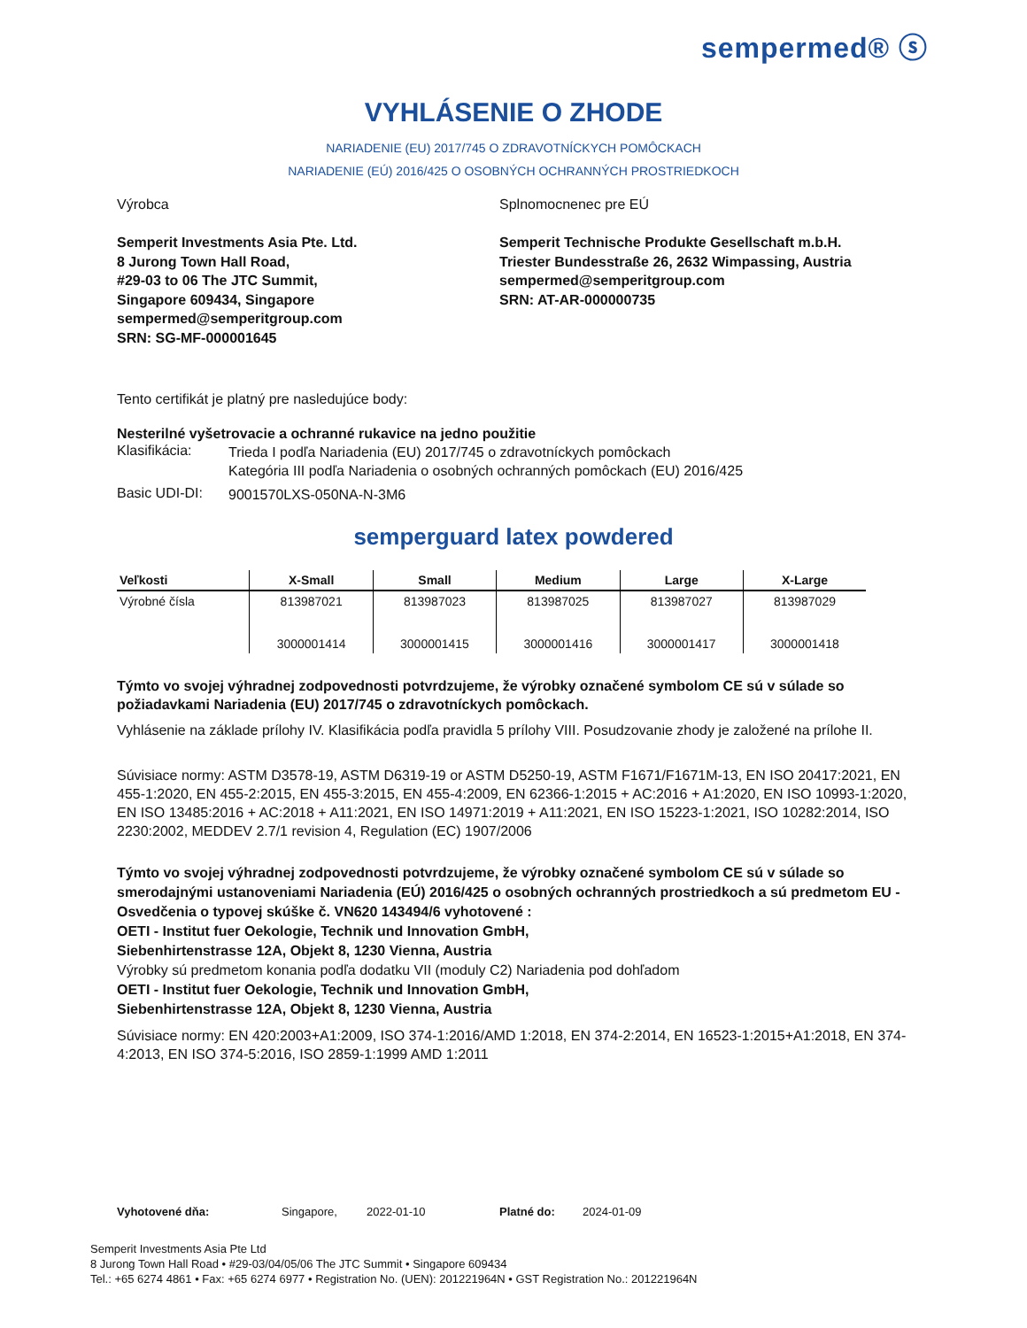sempermed® ⓢ
VYHLÁSENIE O ZHODE
NARIADENIE (EU) 2017/745 O ZDRAVOTNÍCKYCH POMÔCKACH
NARIADENIE (EÚ) 2016/425 O OSOBNÝCH OCHRANNÝCH PROSTRIEDKOCH
Výrobca
Semperit Investments Asia Pte. Ltd.
8 Jurong Town Hall Road,
#29-03 to 06 The JTC Summit,
Singapore 609434, Singapore
sempermed@semperitgroup.com
SRN: SG-MF-000001645
Splnomocnenec pre EÚ
Semperit Technische Produkte Gesellschaft m.b.H.
Triester Bundesstraße 26, 2632 Wimpassing, Austria
sempermed@semperitgroup.com
SRN: AT-AR-000000735
Tento certifikát je platný pre nasledujúce body:
Nesterilné vyšetrovacie a ochranné rukavice na jedno použitie
Klasifikácia:
Trieda I podľa Nariadenia (EU) 2017/745 o zdravotníckych pomôckach
Kategória III podľa Nariadenia o osobných ochranných pomôckach (EU) 2016/425
Basic UDI-DI:
9001570LXS-050NA-N-3M6
semperguard latex powdered
| Veľkosti | X-Small | Small | Medium | Large | X-Large |
| --- | --- | --- | --- | --- | --- |
| Výrobné čísla | 813987021 3000001414 | 813987023 3000001415 | 813987025 3000001416 | 813987027 3000001417 | 813987029 3000001418 |
Týmto vo svojej výhradnej zodpovednosti potvrdzujeme, že výrobky označené symbolom CE sú v súlade so požiadavkami Nariadenia (EU) 2017/745 o zdravotníckych pomôckach.
Vyhlásenie na základe prílohy IV. Klasifikácia podľa pravidla 5 prílohy VIII. Posudzovanie zhody je založené na prílohe II.
Súvisiace normy: ASTM D3578-19, ASTM D6319-19 or ASTM D5250-19, ASTM F1671/F1671M-13, EN ISO 20417:2021, EN 455-1:2020, EN 455-2:2015, EN 455-3:2015, EN 455-4:2009, EN 62366-1:2015 + AC:2016 + A1:2020, EN ISO 10993-1:2020, EN ISO 13485:2016 + AC:2018 + A11:2021, EN ISO 14971:2019 + A11:2021, EN ISO 15223-1:2021, ISO 10282:2014, ISO 2230:2002, MEDDEV 2.7/1 revision 4, Regulation (EC) 1907/2006
Týmto vo svojej výhradnej zodpovednosti potvrdzujeme, že výrobky označené symbolom CE sú v súlade so smerodajnými ustanoveniami Nariadenia (EÚ) 2016/425 o osobných ochranných prostriedkoch a sú predmetom EU - Osvedčenia o typovej skúške č. VN620 143494/6 vyhotovené :
OETI - Institut fuer Oekologie, Technik und Innovation GmbH,
Siebenhirtenstrasse 12A, Objekt 8, 1230 Vienna, Austria
Výrobky sú predmetom konania podľa dodatku VII (moduly C2) Nariadenia pod dohľadom
OETI - Institut fuer Oekologie, Technik und Innovation GmbH,
Siebenhirtenstrasse 12A, Objekt 8, 1230 Vienna, Austria
Súvisiace normy: EN 420:2003+A1:2009, ISO 374-1:2016/AMD 1:2018, EN 374-2:2014, EN 16523-1:2015+A1:2018, EN 374-4:2013, EN ISO 374-5:2016, ISO 2859-1:1999 AMD 1:2011
Vyhotovené dňa: Singapore, 2022-01-10 Platné do: 2024-01-09
Semperit Investments Asia Pte Ltd
8 Jurong Town Hall Road • #29-03/04/05/06 The JTC Summit • Singapore 609434
Tel.: +65 6274 4861 • Fax: +65 6274 6977 • Registration No. (UEN): 201221964N • GST Registration No.: 201221964N